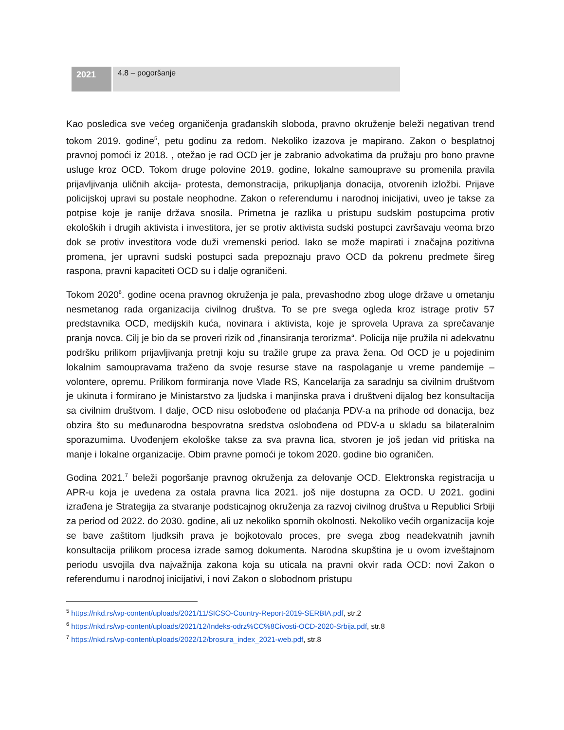| 2021 | 4.8 – pogoršanje |
Kao posledica sve većeg organičenja građanskih sloboda, pravno okruženje beleži negativan trend tokom 2019. godine<sup>5</sup>, petu godinu za redom. Nekoliko izazova je mapirano. Zakon o besplatnoj pravnoj pomoći iz 2018. , otežao je rad OCD jer je zabranio advokatima da pružaju pro bono pravne usluge kroz OCD. Tokom druge polovine 2019. godine, lokalne samouprave su promenila pravila prijavljivanja uličnih akcija- protesta, demonstracija, prikupljanja donacija, otvorenih izložbi. Prijave policijskoj upravi su postale neophodne. Zakon o referendumu i narodnoj inicijativi, uveo je takse za potpise koje je ranije država snosila. Primetna je razlika u pristupu sudskim postupcima protiv ekoloških i drugih aktivista i investitora, jer se protiv aktivista sudski postupci završavaju veoma brzo dok se protiv investitora vode duži vremenski period. Iako se može mapirati i značajna pozitivna promena, jer upravni sudski postupci sada prepoznaju pravo OCD da pokrenu predmete šireg raspona, pravni kapaciteti OCD su i dalje ograničeni.
Tokom 2020<sup>6</sup>. godine ocena pravnog okruženja je pala, prevashodno zbog uloge države u ometanju nesmetanog rada organizacija civilnog društva. To se pre svega ogleda kroz istrage protiv 57 predstavnika OCD, medijskih kuća, novinara i aktivista, koje je sprovela Uprava za sprečavanje pranja novca. Cilj je bio da se proveri rizik od „finansiranja terorizma“. Policija nije pružila ni adekvatnu podršku prilikom prijavljivanja pretnji koju su tražile grupe za prava žena. Od OCD je u pojedinim lokalnim samoupravama traženo da svoje resurse stave na raspolaganje u vreme pandemije – volontere, opremu. Prilikom formiranja nove Vlade RS, Kancelarija za saradnju sa civilnim društvom je ukinuta i formirano je Ministarstvo za ljudska i manjinska prava i društveni dijalog bez konsultacija sa civilnim društvom. I dalje, OCD nisu oslobođene od plaćanja PDV-a na prihode od donacija, bez obzira što su međunarodna bespovratna sredstva oslobođena od PDV-a u skladu sa bilateralnim sporazumima. Uvođenjem ekološke takse za sva pravna lica, stvoren je još jedan vid pritiska na manje i lokalne organizacije. Obim pravne pomoći je tokom 2020. godine bio ograničen.
Godina 2021.<sup>7</sup> beleži pogoršanje pravnog okruženja za delovanje OCD. Elektronska registracija u APR-u koja je uvedena za ostala pravna lica 2021. još nije dostupna za OCD. U 2021. godini izrađena je Strategija za stvaranje podsticajnog okruženja za razvoj civilnog društva u Republici Srbiji za period od 2022. do 2030. godine, ali uz nekoliko spornih okolnosti. Nekoliko većih organizacija koje se bave zaštitom ljudksih prava je bojkotovalo proces, pre svega zbog neadekvatnih javnih konsultacija prilikom procesa izrade samog dokumenta. Narodna skupština je u ovom izveštajnom periodu usvojila dva najvažnija zakona koja su uticala na pravni okvir rada OCD: novi Zakon o referendumu i narodnoj inicijativi, i novi Zakon o slobodnom pristupu
<sup>5</sup> https://nkd.rs/wp-content/uploads/2021/11/SICSO-Country-Report-2019-SERBIA.pdf, str.2
<sup>6</sup> https://nkd.rs/wp-content/uploads/2021/12/Indeks-odrz%CC%8Civosti-OCD-2020-Srbija.pdf, str.8
<sup>7</sup> https://nkd.rs/wp-content/uploads/2022/12/brosura_index_2021-web.pdf, str.8